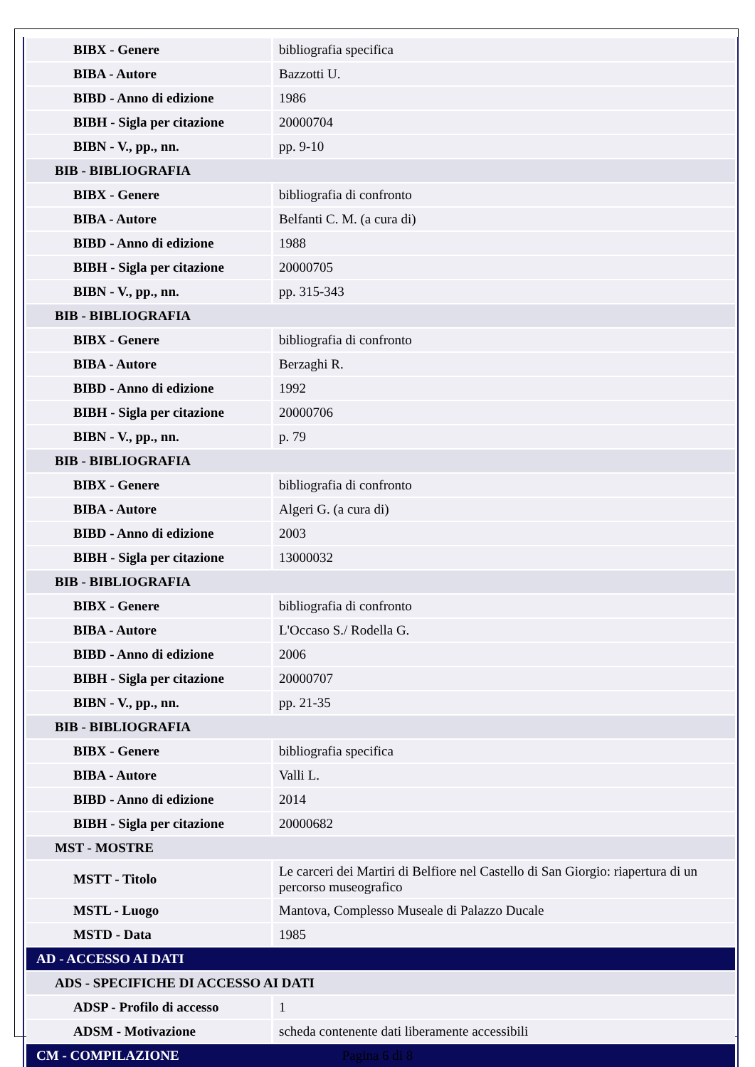| BIBX - Genere | bibliografia specifica |
| BIBA - Autore | Bazzotti U. |
| BIBD - Anno di edizione | 1986 |
| BIBH - Sigla per citazione | 20000704 |
| BIBN - V., pp., nn. | pp. 9-10 |
| BIB - BIBLIOGRAFIA | |
| BIBX - Genere | bibliografia di confronto |
| BIBA - Autore | Belfanti C. M. (a cura di) |
| BIBD - Anno di edizione | 1988 |
| BIBH - Sigla per citazione | 20000705 |
| BIBN - V., pp., nn. | pp. 315-343 |
| BIB - BIBLIOGRAFIA | |
| BIBX - Genere | bibliografia di confronto |
| BIBA - Autore | Berzaghi R. |
| BIBD - Anno di edizione | 1992 |
| BIBH - Sigla per citazione | 20000706 |
| BIBN - V., pp., nn. | p. 79 |
| BIB - BIBLIOGRAFIA | |
| BIBX - Genere | bibliografia di confronto |
| BIBA - Autore | Algeri G. (a cura di) |
| BIBD - Anno di edizione | 2003 |
| BIBH - Sigla per citazione | 13000032 |
| BIB - BIBLIOGRAFIA | |
| BIBX - Genere | bibliografia di confronto |
| BIBA - Autore | L'Occaso S./ Rodella G. |
| BIBD - Anno di edizione | 2006 |
| BIBH - Sigla per citazione | 20000707 |
| BIBN - V., pp., nn. | pp. 21-35 |
| BIB - BIBLIOGRAFIA | |
| BIBX - Genere | bibliografia specifica |
| BIBA - Autore | Valli L. |
| BIBD - Anno di edizione | 2014 |
| BIBH - Sigla per citazione | 20000682 |
| MST - MOSTRE | |
| MSTT - Titolo | Le carceri dei Martiri di Belfiore nel Castello di San Giorgio: riapertura di un percorso museografico |
| MSTL - Luogo | Mantova, Complesso Museale di Palazzo Ducale |
| MSTD - Data | 1985 |
| AD - ACCESSO AI DATI | |
| ADS - SPECIFICHE DI ACCESSO AI DATI | |
| ADSP - Profilo di accesso | 1 |
| ADSM - Motivazione | scheda contenente dati liberamente accessibili |
| CM - COMPILAZIONE | |
Pagina 6 di 8